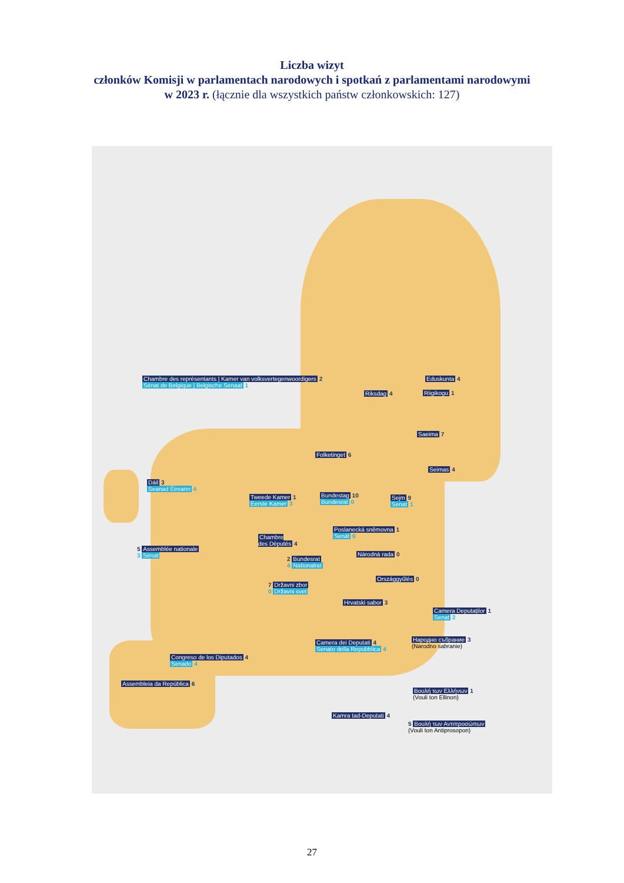Liczba wizyt
członków Komisji w parlamentach narodowych i spotkań z parlamentami narodowymi
w 2023 r. (łącznie dla wszystkich państw członkowskich: 127)
Chambre des représentants | Kamer van volksvertegenwoordigers 2
Sénat de Belgique | Belgische Senaat 1
Riksdag 4
Eduskunta 4
Riigikogu 1
Saeima 7
Folketinget 6
Seimas 4
Dáil 3
Seanad Éireann 4
Tweede Kamer 1
Eerste Kamer 3
Bundestag 10
Bundesrat 0
Sejm 9
Senat 1
Poslanecká sněmovna 1
Senát 0
Chambre
des Députés 4
5 Assemblée nationale
3 Sénat
Národná rada 0
2 Bundesrat
4 Nationalrat
Országgyűlés 0
7 Državni zbor
0 Državni svet
Hrvatski sabor 3
Camera Deputaților 1
Senat 2
Camera dei Deputati 4
Senato della Repubblica 4
Народно събрание 3
(Narodno sabranie)
Congreso de los Diputados 4
Senado 4
Assembleia da República 6
Βουλή των Ελλήνων 1
(Vouli ton Ellinon)
Kamra tad-Deputati 4
5 Βουλή των Αντιπροσώπων
(Vouli ton Antiprosopon)
27